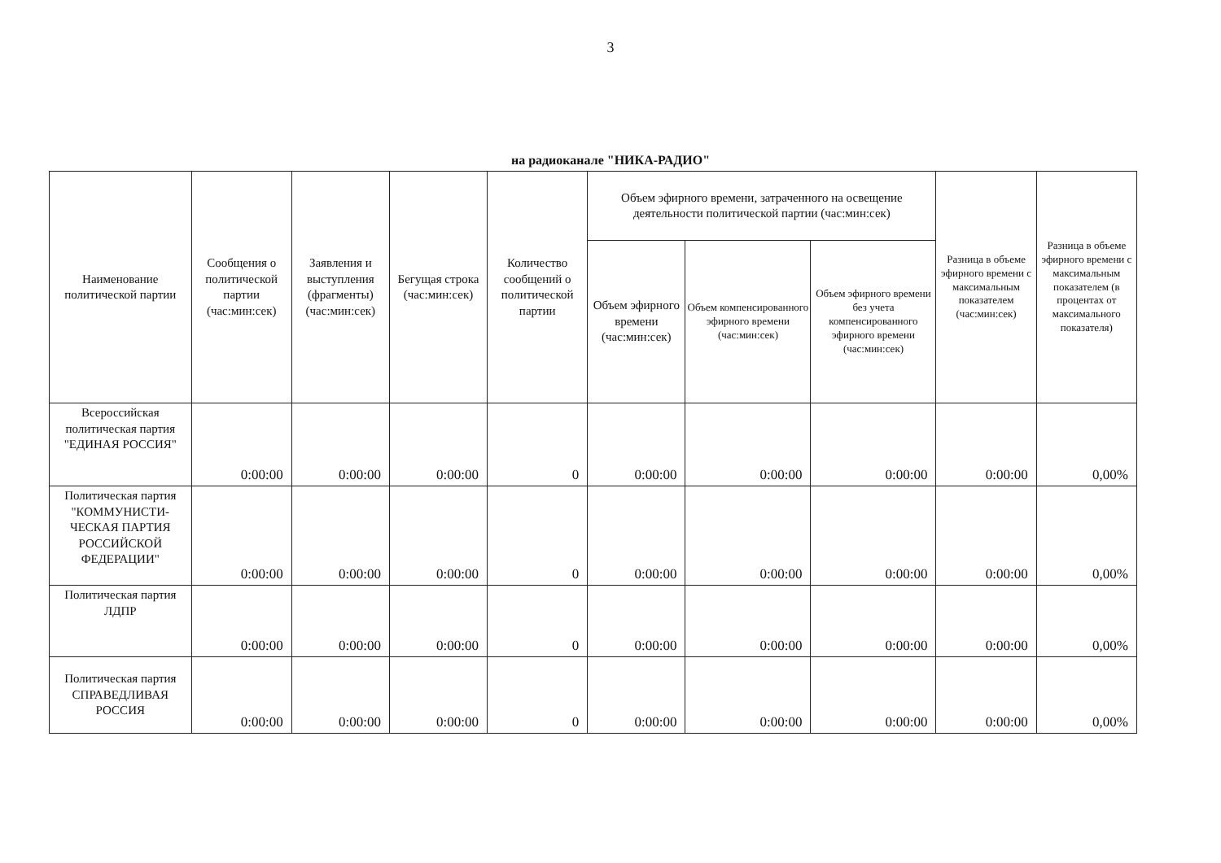3
на радиоканале "НИКА-РАДИО"
| Наименование политической партии | Сообщения о политической партии (час:мин:сек) | Заявления и выступления (фрагменты) (час:мин:сек) | Бегущая строка (час:мин:сек) | Количество сообщений о политической партии | Объем эфирного времени, затраченного на освещение деятельности политической партии (час:мин:сек) | | | Разница в объеме эфирного времени с максимальным показателем (час:мин:сек) | Разница в объеме эфирного времени с максимальным показателем (в процентах от максимального показателя) |
| --- | --- | --- | --- | --- | --- | --- | --- | --- | --- |
| | | | | | Объем эфирного времени (час:мин:сек) | Объем компенсированного эфирного времени (час:мин:сек) | Объем эфирного времени без учета компенсированного эфирного времени (час:мин:сек) | | |
| Всероссийская политическая партия "ЕДИНАЯ РОССИЯ" | 0:00:00 | 0:00:00 | 0:00:00 | 0 | 0:00:00 | 0:00:00 | 0:00:00 | 0:00:00 | 0,00% |
| Политическая партия "КОММУНИСТИ-ЧЕСКАЯ ПАРТИЯ РОССИЙСКОЙ ФЕДЕРАЦИИ" | 0:00:00 | 0:00:00 | 0:00:00 | 0 | 0:00:00 | 0:00:00 | 0:00:00 | 0:00:00 | 0,00% |
| Политическая партия ЛДПР | 0:00:00 | 0:00:00 | 0:00:00 | 0 | 0:00:00 | 0:00:00 | 0:00:00 | 0:00:00 | 0,00% |
| Политическая партия СПРАВЕДЛИВАЯ РОССИЯ | 0:00:00 | 0:00:00 | 0:00:00 | 0 | 0:00:00 | 0:00:00 | 0:00:00 | 0:00:00 | 0,00% |